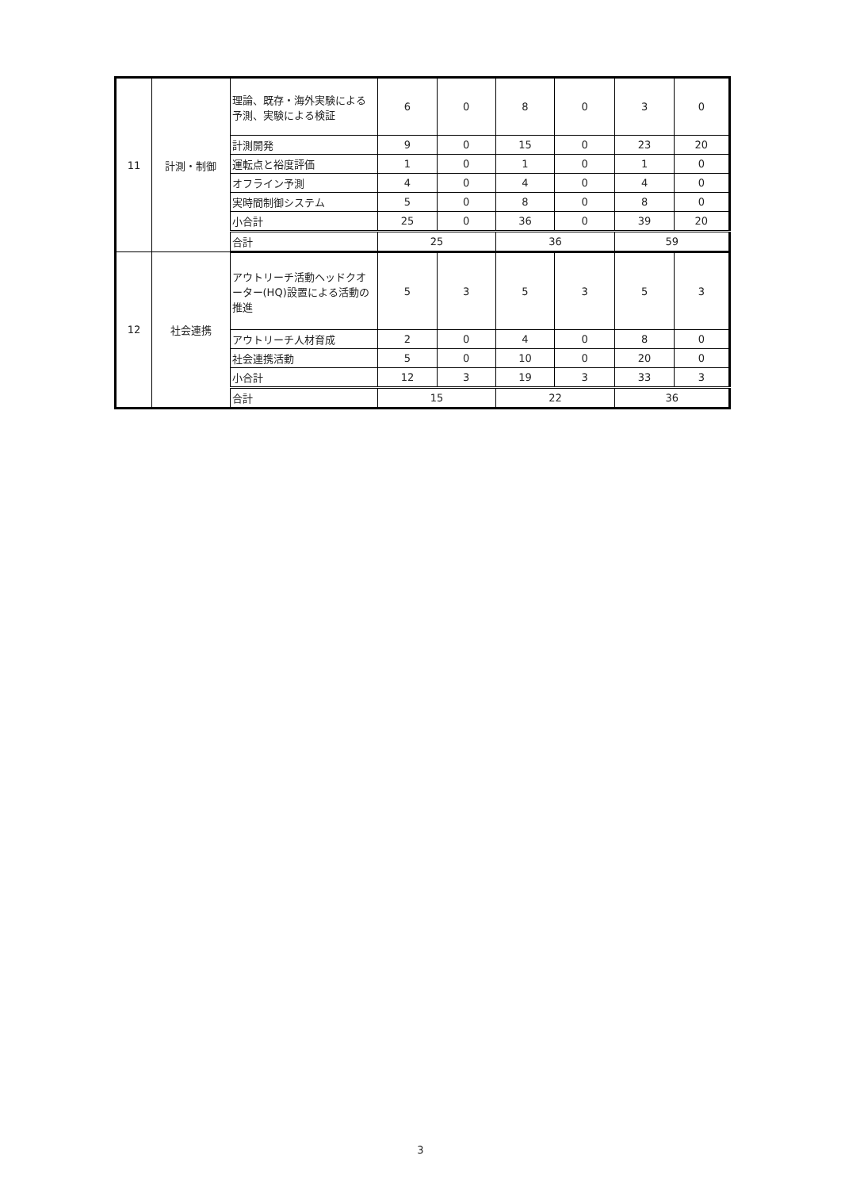| 11 | 計測・制御 | 理論、既存・海外実験による予測、実験による検証 | 6 | 0 | 8 | 0 | 3 | 0 |
| | | 計測開発 | 9 | 0 | 15 | 0 | 23 | 20 |
| | | 運転点と裕度評価 | 1 | 0 | 1 | 0 | 1 | 0 |
| | | オフライン予測 | 4 | 0 | 4 | 0 | 4 | 0 |
| | | 実時間制御システム | 5 | 0 | 8 | 0 | 8 | 0 |
| | | 小合計 | 25 | 0 | 36 | 0 | 39 | 20 |
| | | 合計 | 25 | | 36 | | 59 | |
| 12 | 社会連携 | アウトリーチ活動ヘッドクオーター(HQ)設置による活動の推進 | 5 | 3 | 5 | 3 | 5 | 3 |
| | | アウトリーチ人材育成 | 2 | 0 | 4 | 0 | 8 | 0 |
| | | 社会連携活動 | 5 | 0 | 10 | 0 | 20 | 0 |
| | | 小合計 | 12 | 3 | 19 | 3 | 33 | 3 |
| | | 合計 | 15 | | 22 | | 36 | |
3